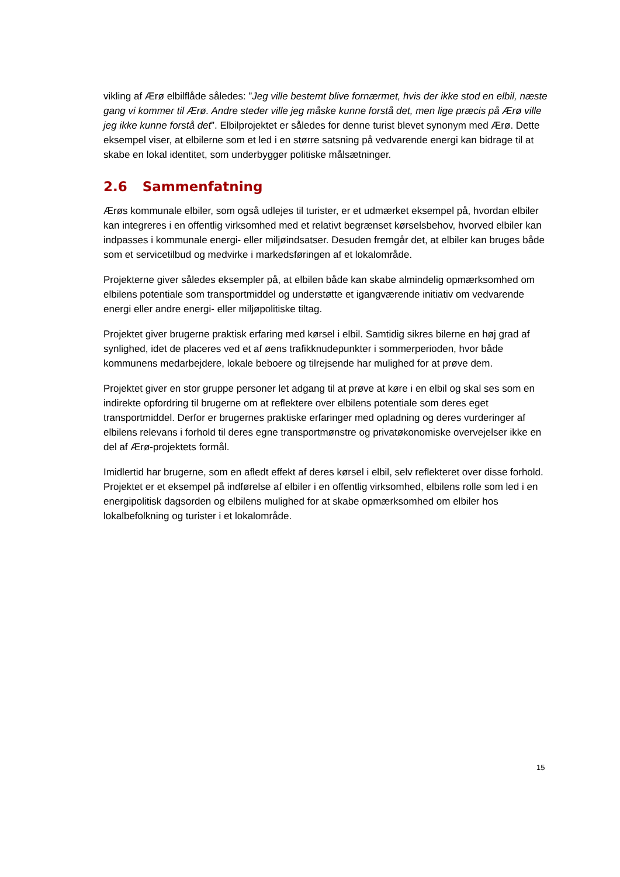vikling af Ærø elbilflåde således: ”Jeg ville bestemt blive fornærmet, hvis der ikke stod en elbil, næste gang vi kommer til Ærø. Andre steder ville jeg måske kunne forstå det, men lige præcis på Ærø ville jeg ikke kunne forstå det”. Elbilprojektet er således for denne turist blevet synonym med Ærø. Dette eksempel viser, at elbilerne som et led i en større satsning på vedvarende energi kan bidrage til at skabe en lokal identitet, som underbygger politiske målsætninger.
2.6 Sammenfatning
Ærøs kommunale elbiler, som også udlejes til turister, er et udmærket eksempel på, hvordan elbiler kan integreres i en offentlig virksomhed med et relativt begrænset kørselsbehov, hvorved elbiler kan indpasses i kommunale energi- eller miljøindsatser. Desuden fremgår det, at elbiler kan bruges både som et servicetilbud og medvirke i markedsføringen af et lokalområde.
Projekterne giver således eksempler på, at elbilen både kan skabe almindelig opmærksomhed om elbilens potentiale som transportmiddel og understøtte et igangværende initiativ om vedvarende energi eller andre energi- eller miljøpolitiske tiltag.
Projektet giver brugerne praktisk erfaring med kørsel i elbil. Samtidig sikres bilerne en høj grad af synlighed, idet de placeres ved et af øens trafikknudepunkter i sommerperioden, hvor både kommunens medarbejdere, lokale beboere og tilrejsende har mulighed for at prøve dem.
Projektet giver en stor gruppe personer let adgang til at prøve at køre i en elbil og skal ses som en indirekte opfordring til brugerne om at reflektere over elbilens potentiale som deres eget transportmiddel. Derfor er brugernes praktiske erfaringer med opladning og deres vurderinger af elbilens relevans i forhold til deres egne transportmønstre og privatøkonomiske overvejelser ikke en del af Ærø-projektets formål.
Imidlertid har brugerne, som en afledt effekt af deres kørsel i elbil, selv reflekteret over disse forhold. Projektet er et eksempel på indførelse af elbiler i en offentlig virksomhed, elbilens rolle som led i en energipolitisk dagsorden og elbilens mulighed for at skabe opmærksomhed om elbiler hos lokalbefolkning og turister i et lokalområde.
15